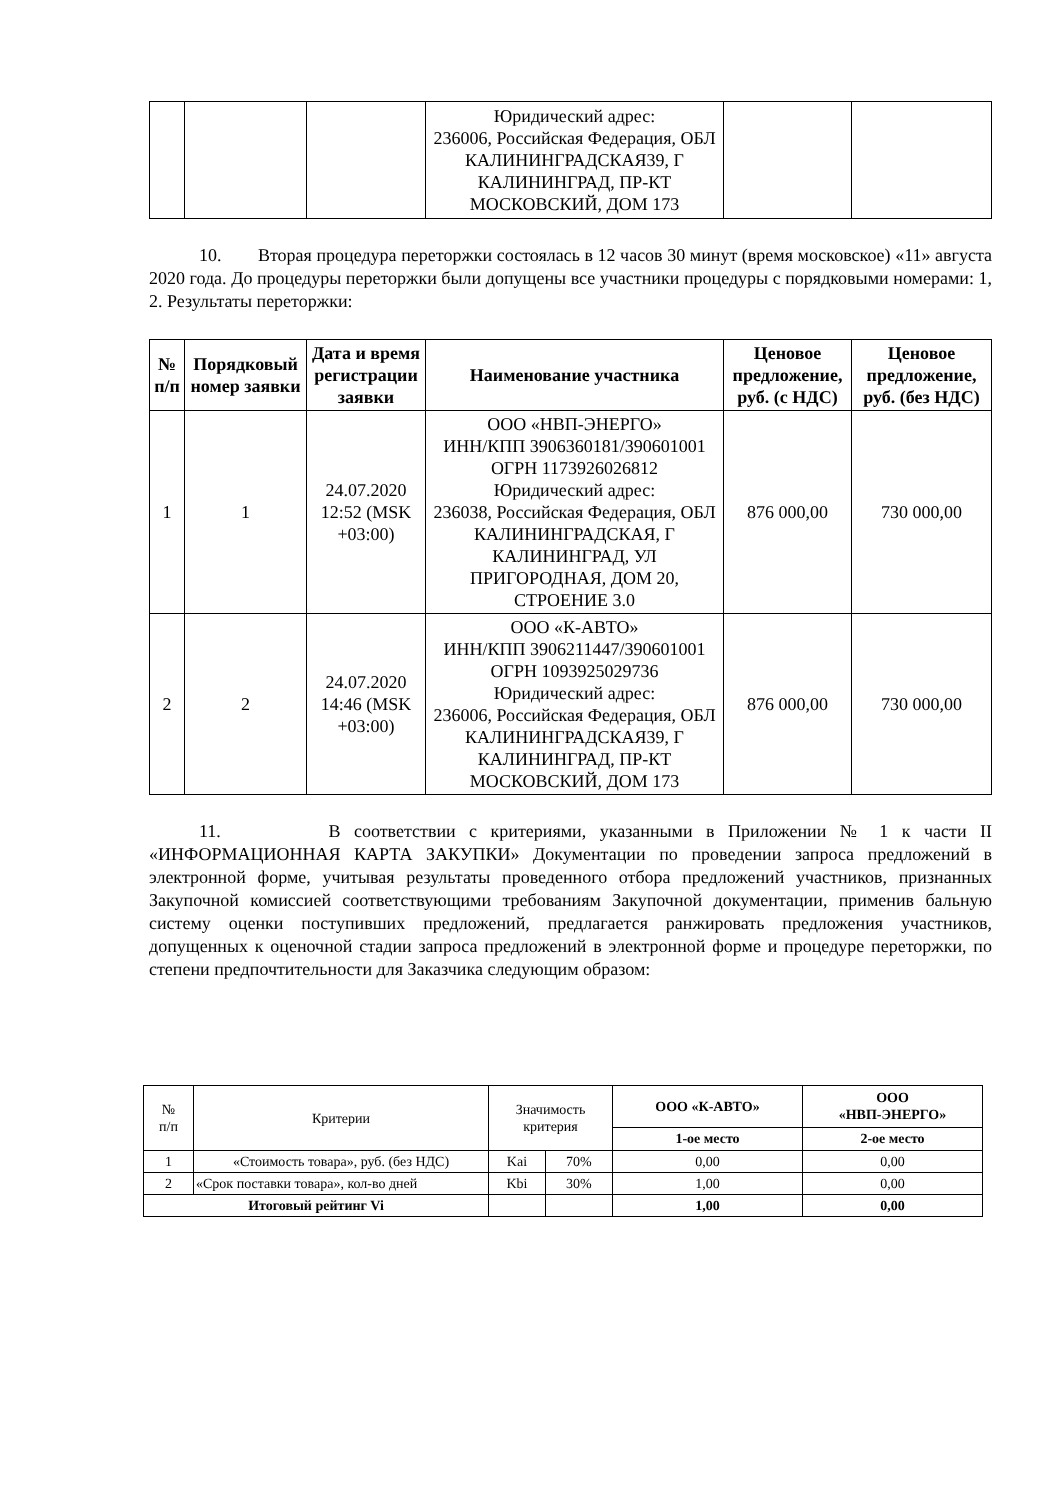| | | | Юридический адрес: 236006, Российская Федерация, ОБЛ КАЛИНИНГРАДСКАЯ39, Г КАЛИНИНГРАД, ПР-КТ МОСКОВСКИЙ, ДОМ 173 | | |
10. Вторая процедура переторжки состоялась в 12 часов 30 минут (время московское) «11» августа 2020 года. До процедуры переторжки были допущены все участники процедуры с порядковыми номерами: 1, 2. Результаты переторжки:
| № п/п | Порядковый номер заявки | Дата и время регистрации заявки | Наименование участника | Ценовое предложение, руб. (с НДС) | Ценовое предложение, руб. (без НДС) |
| --- | --- | --- | --- | --- | --- |
| 1 | 1 | 24.07.2020 12:52 (MSK +03:00) | ООО «НВП-ЭНЕРГО» ИНН/КПП 3906360181/390601001 ОГРН 1173926026812 Юридический адрес: 236038, Российская Федерация, ОБЛ КАЛИНИНГРАДСКАЯ, Г КАЛИНИНГРАД, УЛ ПРИГОРОДНАЯ, ДОМ 20, СТРОЕНИЕ 3.0 | 876 000,00 | 730 000,00 |
| 2 | 2 | 24.07.2020 14:46 (MSK +03:00) | ООО «К-АВТО» ИНН/КПП 3906211447/390601001 ОГРН 1093925029736 Юридический адрес: 236006, Российская Федерация, ОБЛ КАЛИНИНГРАДСКАЯ39, Г КАЛИНИНГРАД, ПР-КТ МОСКОВСКИЙ, ДОМ 173 | 876 000,00 | 730 000,00 |
11. В соответствии с критериями, указанными в Приложении № 1 к части II «ИНФОРМАЦИОННАЯ КАРТА ЗАКУПКИ» Документации по проведении запроса предложений в электронной форме, учитывая результаты проведенного отбора предложений участников, признанных Закупочной комиссией соответствующими требованиям Закупочной документации, применив бальную систему оценки поступивших предложений, предлагается ранжировать предложения участников, допущенных к оценочной стадии запроса предложений в электронной форме и процедуре переторжки, по степени предпочтительности для Заказчика следующим образом:
| № п/п | Критерии | Значимость критерия | | ООО «К-АВТО» | ООО «НВП-ЭНЕРГО» |
| | | | | 1-ое место | 2-ое место |
| 1 | «Стоимость товара», руб. (без НДС) | Kai | 70% | 0,00 | 0,00 |
| 2 | «Срок поставки товара», кол-во дней | Kbi | 30% | 1,00 | 0,00 |
| Итоговый рейтинг Vi | | | | 1,00 | 0,00 |